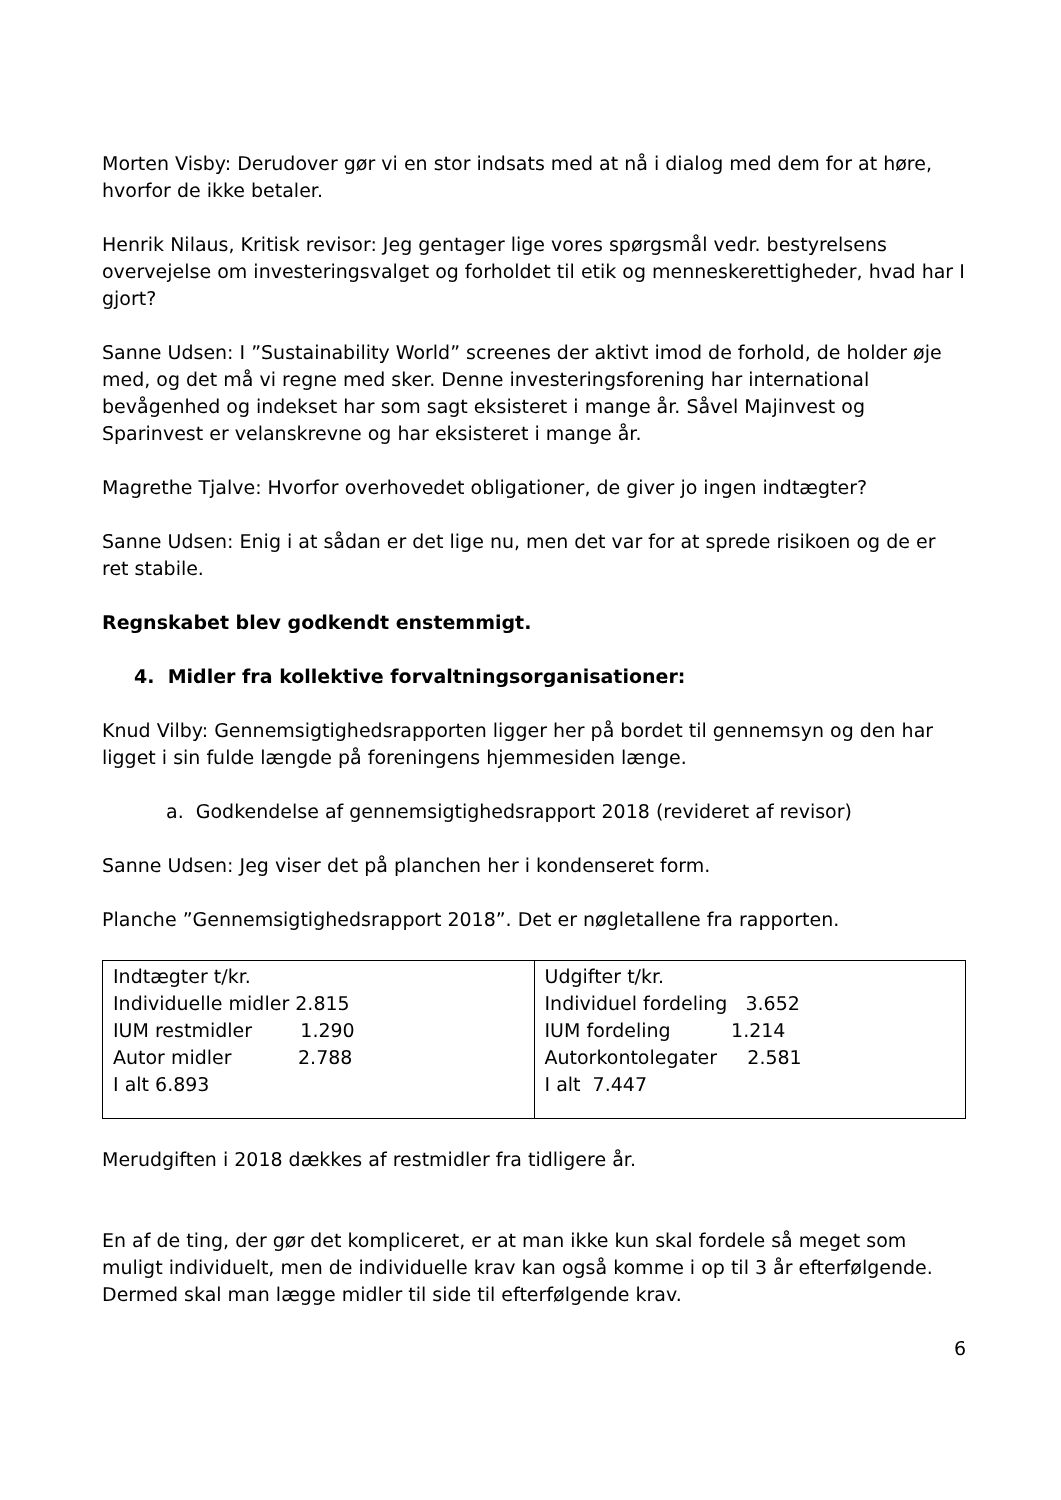Morten Visby: Derudover gør vi en stor indsats med at nå i dialog med dem for at høre, hvorfor de ikke betaler.
Henrik Nilaus, Kritisk revisor: Jeg gentager lige vores spørgsmål vedr. bestyrelsens overvejelse om investeringsvalget og forholdet til etik og menneskerettigheder, hvad har I gjort?
Sanne Udsen: I ”Sustainability World” screenes der aktivt imod de forhold, de holder øje med, og det må vi regne med sker. Denne investeringsforening har international bevågenhed og indekset har som sagt eksisteret i mange år. Såvel Majinvest og Sparinvest er velanskrevne og har eksisteret i mange år.
Magrethe Tjalve: Hvorfor overhovedet obligationer, de giver jo ingen indtægter?
Sanne Udsen: Enig i at sådan er det lige nu, men det var for at sprede risikoen og de er ret stabile.
Regnskabet blev godkendt enstemmigt.
4. Midler fra kollektive forvaltningsorganisationer:
Knud Vilby: Gennemsigtighedsrapporten ligger her på bordet til gennemsyn og den har ligget i sin fulde længde på foreningens hjemmesiden længe.
a. Godkendelse af gennemsigtighedsrapport 2018 (revideret af revisor)
Sanne Udsen: Jeg viser det på planchen her i kondenseret form.
Planche ”Gennemsigtighedsrapport 2018”. Det er nøgletallene fra rapporten.
| Indtægter t/kr. Individuelle midler 2.815 IUM restmidler 1.290 Autor midler 2.788 I alt 6.893 | Udgifter t/kr. Individuel fordeling 3.652 IUM fordeling 1.214 Autorkontolegater 2.581 I alt 7.447 |
Merudgiften i 2018 dækkes af restmidler fra tidligere år.
En af de ting, der gør det kompliceret, er at man ikke kun skal fordele så meget som muligt individuelt, men de individuelle krav kan også komme i op til 3 år efterfølgende. Dermed skal man lægge midler til side til efterfølgende krav.
6